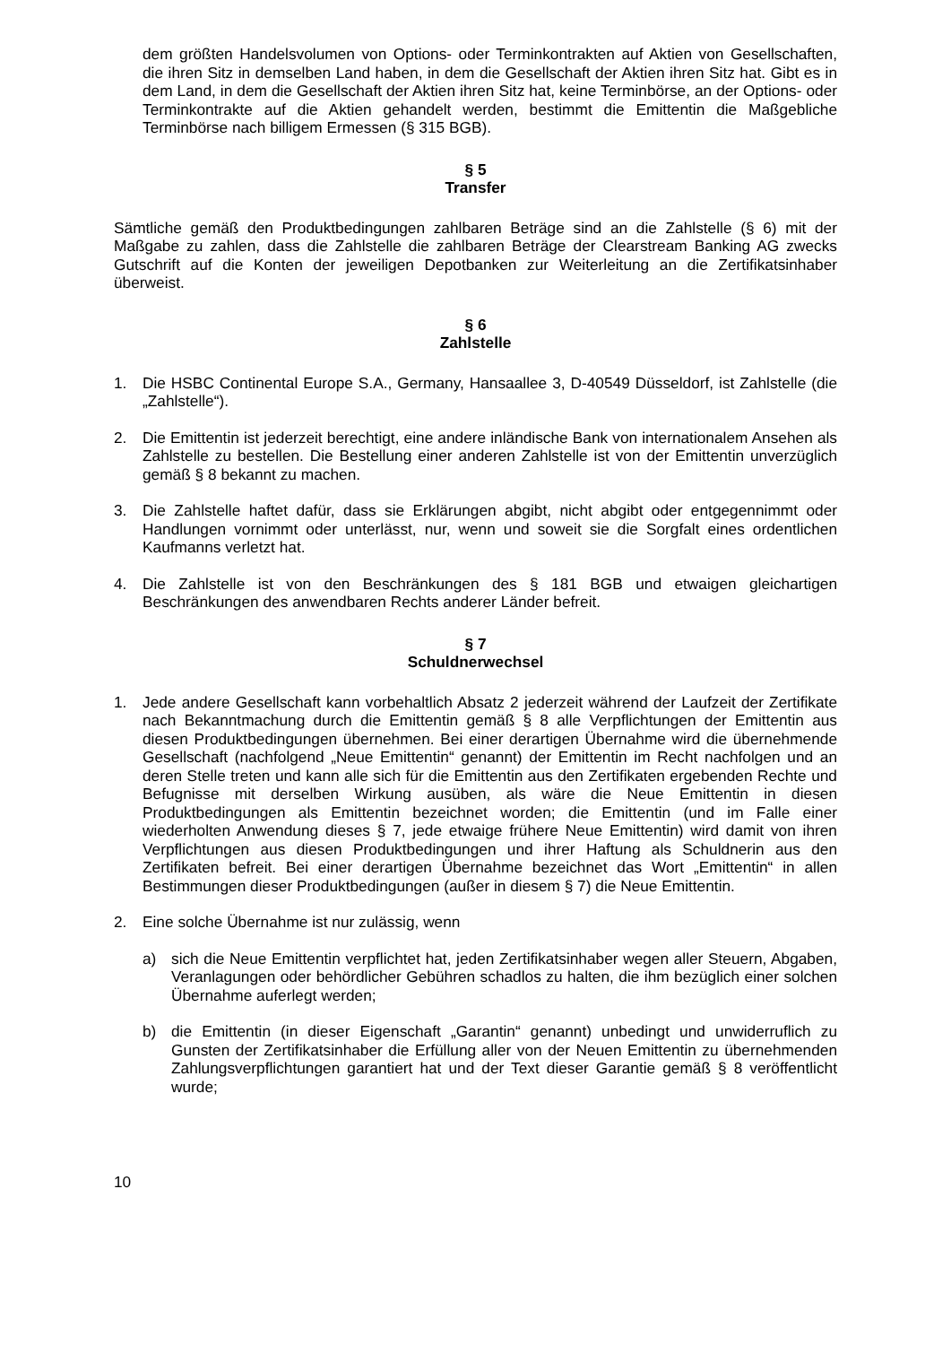dem größten Handelsvolumen von Options- oder Terminkontrakten auf Aktien von Gesellschaften, die ihren Sitz in demselben Land haben, in dem die Gesellschaft der Aktien ihren Sitz hat. Gibt es in dem Land, in dem die Gesellschaft der Aktien ihren Sitz hat, keine Terminbörse, an der Options- oder Terminkontrakte auf die Aktien gehandelt werden, bestimmt die Emittentin die Maßgebliche Terminbörse nach billigem Ermessen (§ 315 BGB).
§ 5
Transfer
Sämtliche gemäß den Produktbedingungen zahlbaren Beträge sind an die Zahlstelle (§ 6) mit der Maßgabe zu zahlen, dass die Zahlstelle die zahlbaren Beträge der Clearstream Banking AG zwecks Gutschrift auf die Konten der jeweiligen Depotbanken zur Weiterleitung an die Zertifikatsinhaber überweist.
§ 6
Zahlstelle
1. Die HSBC Continental Europe S.A., Germany, Hansaallee 3, D-40549 Düsseldorf, ist Zahlstelle (die „Zahlstelle“).
2. Die Emittentin ist jederzeit berechtigt, eine andere inländische Bank von internationalem Ansehen als Zahlstelle zu bestellen. Die Bestellung einer anderen Zahlstelle ist von der Emittentin unverzüglich gemäß § 8 bekannt zu machen.
3. Die Zahlstelle haftet dafür, dass sie Erklärungen abgibt, nicht abgibt oder entgegennimmt oder Handlungen vornimmt oder unterlässt, nur, wenn und soweit sie die Sorgfalt eines ordentlichen Kaufmanns verletzt hat.
4. Die Zahlstelle ist von den Beschränkungen des § 181 BGB und etwaigen gleichartigen Beschränkungen des anwendbaren Rechts anderer Länder befreit.
§ 7
Schuldnerwechsel
1. Jede andere Gesellschaft kann vorbehaltlich Absatz 2 jederzeit während der Laufzeit der Zertifikate nach Bekanntmachung durch die Emittentin gemäß § 8 alle Verpflichtungen der Emittentin aus diesen Produktbedingungen übernehmen. Bei einer derartigen Übernahme wird die übernehmende Gesellschaft (nachfolgend „Neue Emittentin“ genannt) der Emittentin im Recht nachfolgen und an deren Stelle treten und kann alle sich für die Emittentin aus den Zertifikaten ergebenden Rechte und Befugnisse mit derselben Wirkung ausüben, als wäre die Neue Emittentin in diesen Produktbedingungen als Emittentin bezeichnet worden; die Emittentin (und im Falle einer wiederholten Anwendung dieses § 7, jede etwaige frühere Neue Emittentin) wird damit von ihren Verpflichtungen aus diesen Produktbedingungen und ihrer Haftung als Schuldnerin aus den Zertifikaten befreit. Bei einer derartigen Übernahme bezeichnet das Wort „Emittentin“ in allen Bestimmungen dieser Produktbedingungen (außer in diesem § 7) die Neue Emittentin.
2. Eine solche Übernahme ist nur zulässig, wenn
a) sich die Neue Emittentin verpflichtet hat, jeden Zertifikatsinhaber wegen aller Steuern, Abgaben, Veranlagungen oder behördlicher Gebühren schadlos zu halten, die ihm bezüglich einer solchen Übernahme auferlegt werden;
b) die Emittentin (in dieser Eigenschaft „Garantin“ genannt) unbedingt und unwiderruflich zu Gunsten der Zertifikatsinhaber die Erfüllung aller von der Neuen Emittentin zu übernehmenden Zahlungsverpflichtungen garantiert hat und der Text dieser Garantie gemäß § 8 veröffentlicht wurde;
10